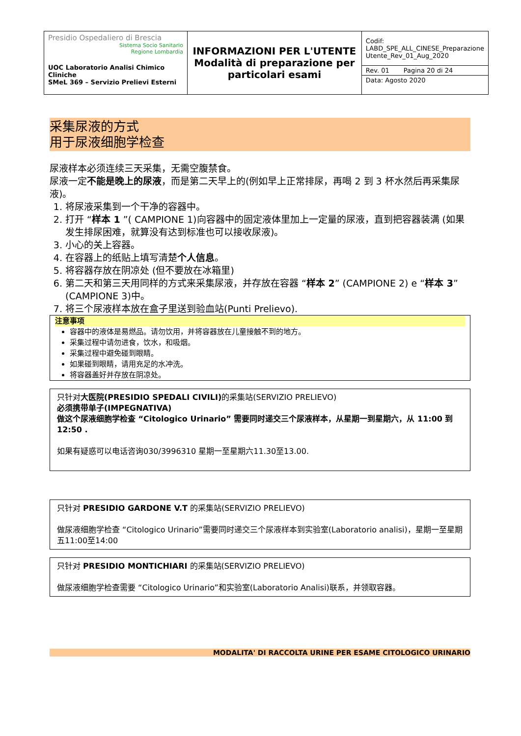| Presidio Ospedaliero di Brescia Sistema Socio Sanitario Regione Lombardia UOC Laboratorio Analisi Chimico Cliniche SMeL 369 – Servizio Prelievi Esterni | INFORMAZIONI PER L'UTENTE Modalità di preparazione per particolari esami | Codif: LABD_SPE_ALL_CINESE_Preparazione Utente_Rev_01_Aug_2020 Rev. 01 Pagina 20 di 24 Data: Agosto 2020 |
采集尿液的方式
用于尿液细胞学检查
尿液样本必须连续三天采集，无需空腹禁食。
尿液一定不能是晚上的尿液，而是第二天早上的(例如早上正常排尿，再喝 2 到 3 杯水然后再采集尿液)。
1. 将尿液采集到一个干净的容器中。
2. 打开 “样本 1 ”( CAMPIONE 1)向容器中的固定液体里加上一定量的尿液，直到把容器装满 (如果发生排尿困难，就算没有达到标准也可以接收尿液)。
3. 小心的关上容器。
4. 在容器上的纸贴上填写清楚个人信息。
5. 将容器存放在阴凉处 (但不要放在冰箱里)
6. 第二天和第三天用同样的方式来采集尿液，并存放在容器 “样本 2” (CAMPIONE 2) e “样本 3” (CAMPIONE 3)中。
7. 将三个尿液样本放在盒子里送到验血站(Punti Prelievo).
注意事项
容器中的液体是易燃品。请勿饮用，并将容器放在儿童接触不到的地方。
采集过程中请勿进食，饮水，和吸烟。
采集过程中避免碰到眼睛。
如果碰到眼睛，请用充足的水冲洗。
将容器盖好并存放在阴凉处。
只针对大医院(PRESIDIO SPEDALI CIVILI) 的采集站(SERVIZIO PRELIEVO)
必须携带单子(IMPEGNATIVA)
做这个尿液细胞学检查 “Citologico Urinario” 需要同时递交三个尿液样本，从星期一到星期六，从 11:00 到12:50 .
如果有疑惑可以电话咨询030/3996310 星期一至星期六11.30至13.00.
只针对 PRESIDIO GARDONE V.T 的采集站(SERVIZIO PRELIEVO)
做尿液细胞学检查 “Citologico Urinario”需要同时递交三个尿液样本到实验室(Laboratorio analisi)，星期一至星期五11:00至14:00
只针对 PRESIDIO MONTICHIARI 的采集站(SERVIZIO PRELIEVO)
做尿液细胞学检查需要 “Citologico Urinario”和实验室(Laboratorio Analisi)联系，并领取容器。
MODALITA' DI RACCOLTA URINE PER ESAME CITOLOGICO URINARIO